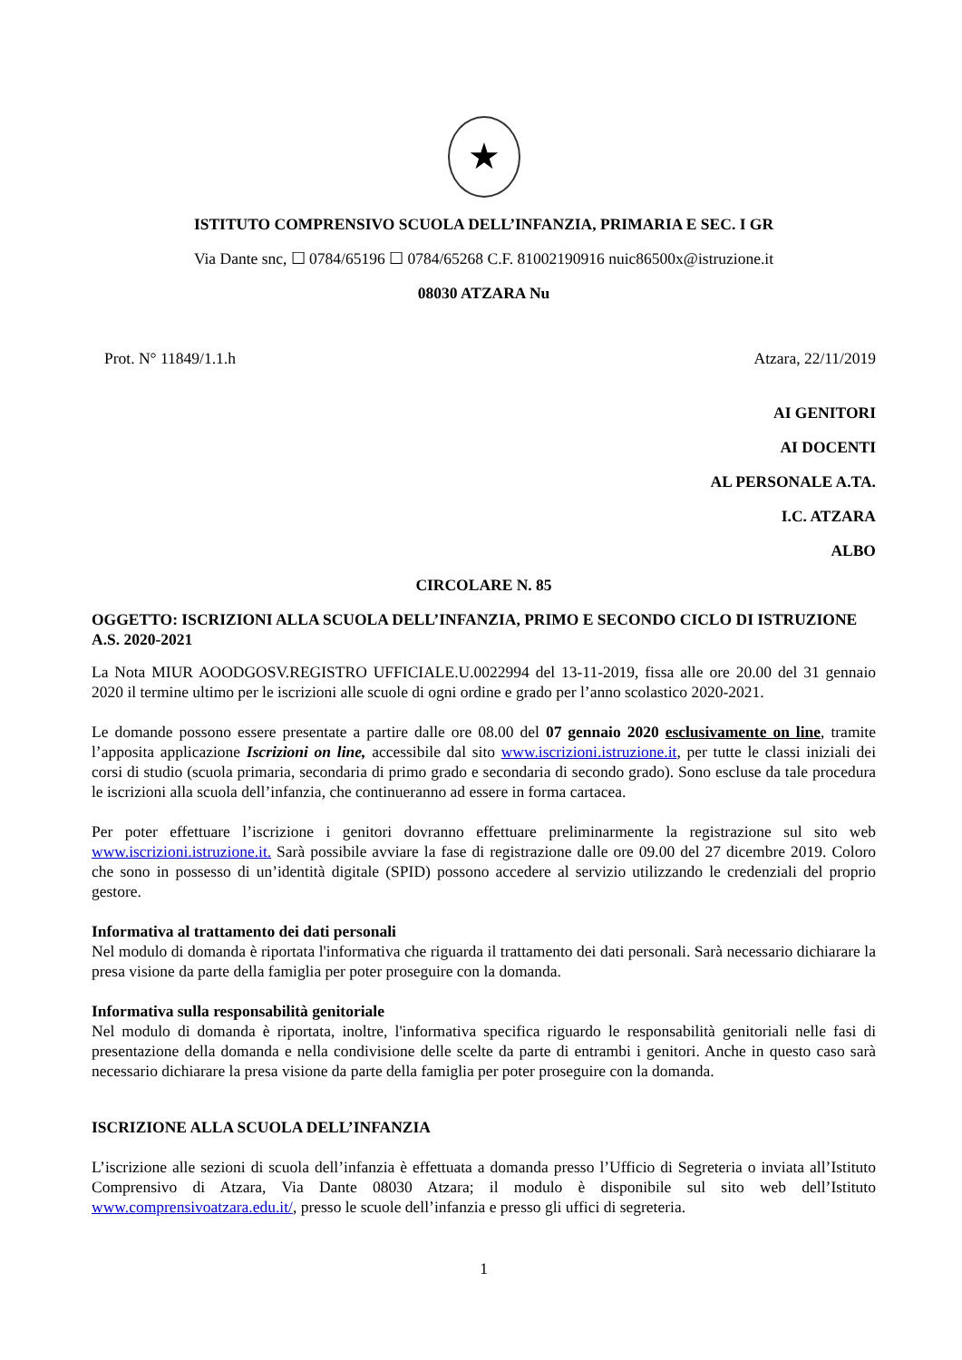★
ISTITUTO COMPRENSIVO SCUOLA DELL’INFANZIA, PRIMARIA E SEC. I GR
Via Dante snc, ☐ 0784/65196 ☐ 0784/65268 C.F. 81002190916 nuic86500x@istruzione.it
08030 ATZARA Nu
Prot. N° 11849/1.1.h Atzara, 22/11/2019
AI GENITORI
AI DOCENTI
AL PERSONALE A.TA.
I.C. ATZARA
ALBO
CIRCOLARE N. 85
OGGETTO: ISCRIZIONI ALLA SCUOLA DELL’INFANZIA, PRIMO E SECONDO CICLO DI ISTRUZIONE A.S. 2020-2021
La Nota MIUR AOODGOSV.REGISTRO UFFICIALE.U.0022994 del 13-11-2019, fissa alle ore 20.00 del 31 gennaio 2020 il termine ultimo per le iscrizioni alle scuole di ogni ordine e grado per l’anno scolastico 2020-2021.
Le domande possono essere presentate a partire dalle ore 08.00 del 07 gennaio 2020 esclusivamente on line, tramite l’apposita applicazione Iscrizioni on line, accessibile dal sito www.iscrizioni.istruzione.it, per tutte le classi iniziali dei corsi di studio (scuola primaria, secondaria di primo grado e secondaria di secondo grado). Sono escluse da tale procedura le iscrizioni alla scuola dell’infanzia, che continueranno ad essere in forma cartacea.
Per poter effettuare l’iscrizione i genitori dovranno effettuare preliminarmente la registrazione sul sito web www.iscrizioni.istruzione.it. Sarà possibile avviare la fase di registrazione dalle ore 09.00 del 27 dicembre 2019. Coloro che sono in possesso di un’identità digitale (SPID) possono accedere al servizio utilizzando le credenziali del proprio gestore.
Informativa al trattamento dei dati personali
Nel modulo di domanda è riportata l'informativa che riguarda il trattamento dei dati personali. Sarà necessario dichiarare la presa visione da parte della famiglia per poter proseguire con la domanda.
Informativa sulla responsabilità genitoriale
Nel modulo di domanda è riportata, inoltre, l'informativa specifica riguardo le responsabilità genitoriali nelle fasi di presentazione della domanda e nella condivisione delle scelte da parte di entrambi i genitori. Anche in questo caso sarà necessario dichiarare la presa visione da parte della famiglia per poter proseguire con la domanda.
ISCRIZIONE ALLA SCUOLA DELL’INFANZIA
L’iscrizione alle sezioni di scuola dell’infanzia è effettuata a domanda presso l’Ufficio di Segreteria o inviata all’Istituto Comprensivo di Atzara, Via Dante 08030 Atzara; il modulo è disponibile sul sito web dell’Istituto www.comprensivoatzara.edu.it/, presso le scuole dell’infanzia e presso gli uffici di segreteria.
1